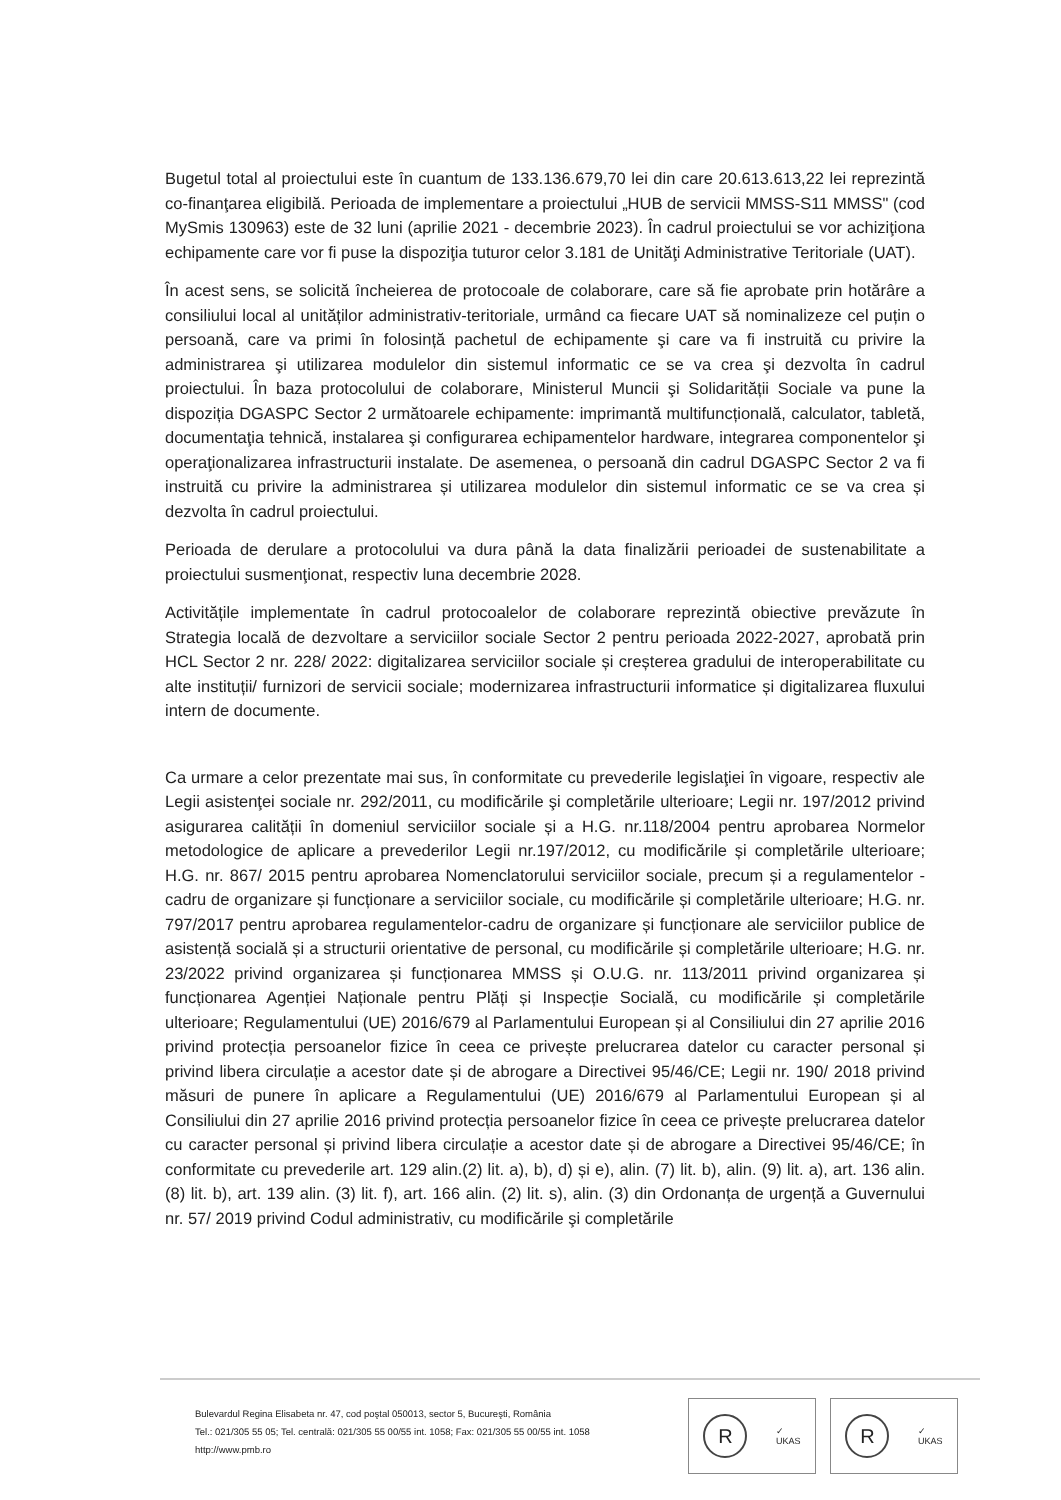Bugetul total al proiectului este în cuantum de 133.136.679,70 lei din care 20.613.613,22 lei reprezintă co-finanţarea eligibilă. Perioada de implementare a proiectului „HUB de servicii MMSS-S11 MMSS" (cod MySmis 130963) este de 32 luni (aprilie 2021 - decembrie 2023). În cadrul proiectului se vor achiziţiona echipamente care vor fi puse la dispoziţia tuturor celor 3.181 de Unităţi Administrative Teritoriale (UAT).
În acest sens, se solicită încheierea de protocoale de colaborare, care să fie aprobate prin hotărâre a consiliului local al unităților administrativ-teritoriale, urmând ca fiecare UAT să nominalizeze cel puțin o persoană, care va primi în folosință pachetul de echipamente şi care va fi instruită cu privire la administrarea şi utilizarea modulelor din sistemul informatic ce se va crea şi dezvolta în cadrul proiectului. În baza protocolului de colaborare, Ministerul Muncii şi Solidarității Sociale va pune la dispoziția DGASPC Sector 2 următoarele echipamente: imprimantă multifuncțională, calculator, tabletă, documentaţia tehnică, instalarea şi configurarea echipamentelor hardware, integrarea componentelor şi operaţionalizarea infrastructurii instalate. De asemenea, o persoană din cadrul DGASPC Sector 2 va fi instruită cu privire la administrarea și utilizarea modulelor din sistemul informatic ce se va crea și dezvolta în cadrul proiectului.
Perioada de derulare a protocolului va dura până la data finalizării perioadei de sustenabilitate a proiectului susmenţionat, respectiv luna decembrie 2028.
Activitățile implementate în cadrul protocoalelor de colaborare reprezintă obiective prevăzute în Strategia locală de dezvoltare a serviciilor sociale Sector 2 pentru perioada 2022-2027, aprobată prin HCL Sector 2 nr. 228/ 2022: digitalizarea serviciilor sociale și creșterea gradului de interoperabilitate cu alte instituții/ furnizori de servicii sociale; modernizarea infrastructurii informatice și digitalizarea fluxului intern de documente.
Ca urmare a celor prezentate mai sus, în conformitate cu prevederile legislaţiei în vigoare, respectiv ale Legii asistenţei sociale nr. 292/2011, cu modificările şi completările ulterioare; Legii nr. 197/2012 privind asigurarea calității în domeniul serviciilor sociale și a H.G. nr.118/2004 pentru aprobarea Normelor metodologice de aplicare a prevederilor Legii nr.197/2012, cu modificările și completările ulterioare; H.G. nr. 867/ 2015 pentru aprobarea Nomenclatorului serviciilor sociale, precum și a regulamentelor - cadru de organizare și funcționare a serviciilor sociale, cu modificările și completările ulterioare; H.G. nr. 797/2017 pentru aprobarea regulamentelor-cadru de organizare și funcționare ale serviciilor publice de asistență socială și a structurii orientative de personal, cu modificările și completările ulterioare; H.G. nr. 23/2022 privind organizarea și funcționarea MMSS și O.U.G. nr. 113/2011 privind organizarea și funcționarea Agenției Naționale pentru Plăți și Inspecție Socială, cu modificările și completările ulterioare; Regulamentului (UE) 2016/679 al Parlamentului European și al Consiliului din 27 aprilie 2016 privind protecția persoanelor fizice în ceea ce privește prelucrarea datelor cu caracter personal și privind libera circulație a acestor date și de abrogare a Directivei 95/46/CE; Legii nr. 190/ 2018 privind măsuri de punere în aplicare a Regulamentului (UE) 2016/679 al Parlamentului European și al Consiliului din 27 aprilie 2016 privind protecția persoanelor fizice în ceea ce privește prelucrarea datelor cu caracter personal și privind libera circulație a acestor date și de abrogare a Directivei 95/46/CE; în conformitate cu prevederile art. 129 alin.(2) lit. a), b), d) și e), alin. (7) lit. b), alin. (9) lit. a), art. 136 alin. (8) lit. b), art. 139 alin. (3) lit. f), art. 166 alin. (2) lit. s), alin. (3) din Ordonanța de urgență a Guvernului nr. 57/ 2019 privind Codul administrativ, cu modificările şi completările
Bulevardul Regina Elisabeta nr. 47, cod poştal 050013, sector 5, Bucureşti, România
Tel.: 021/305 55 05; Tel. centrală: 021/305 55 00/55 int. 1058; Fax: 021/305 55 00/55 int. 1058
http://www.pmb.ro
R
✓
UKAS
R
✓
UKAS